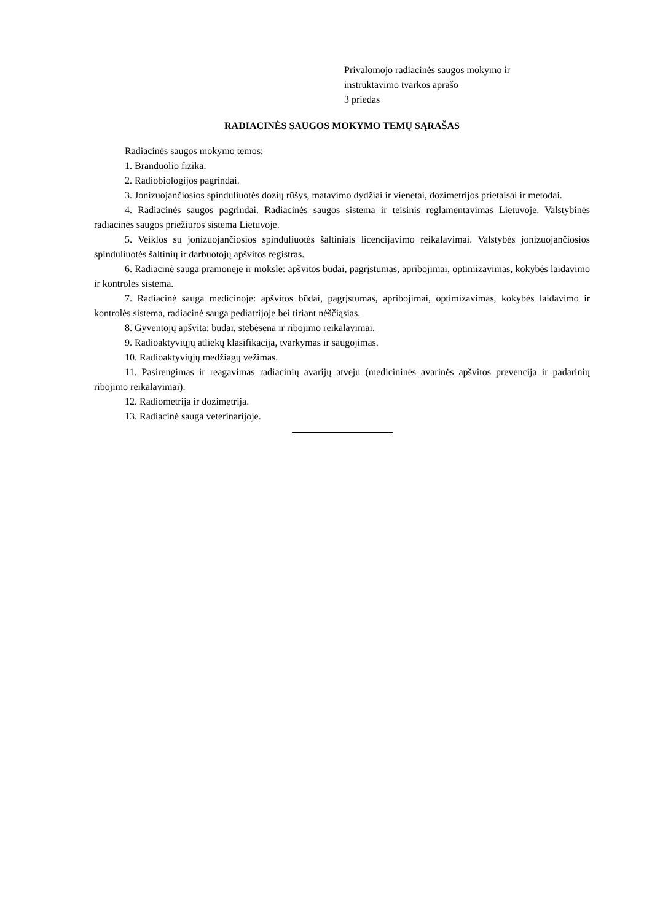Privalomojo radiacinės saugos mokymo ir
instruktavimo tvarkos aprašo
3 priedas
RADIACINĖS SAUGOS MOKYMO TEMŲ SĄRAŠAS
Radiacinės saugos mokymo temos:
1. Branduolio fizika.
2. Radiobiologijos pagrindai.
3. Jonizuojančiosios spinduliuotės dozių rūšys, matavimo dydžiai ir vienetai, dozimetrijos prietaisai ir metodai.
4. Radiacinės saugos pagrindai. Radiacinės saugos sistema ir teisinis reglamentavimas Lietuvoje. Valstybinės radiacinės saugos priežiūros sistema Lietuvoje.
5. Veiklos su jonizuojančiosios spinduliuotės šaltiniais licencijavimo reikalavimai. Valstybės jonizuojančiosios spinduliuotės šaltinių ir darbuotojų apšvitos registras.
6. Radiacinė sauga pramonėje ir moksle: apšvitos būdai, pagrįstumas, apribojimai, optimizavimas, kokybės laidavimo ir kontrolės sistema.
7. Radiacinė sauga medicinoje: apšvitos būdai, pagrįstumas, apribojimai, optimizavimas, kokybės laidavimo ir kontrolės sistema, radiacinė sauga pediatrijoje bei tiriant nėščiąsias.
8. Gyventojų apšvita: būdai, stebėsena ir ribojimo reikalavimai.
9. Radioaktyviųjų atliekų klasifikacija, tvarkymas ir saugojimas.
10. Radioaktyviųjų medžiagų vežimas.
11. Pasirengimas ir reagavimas radiacinių avarijų atveju (medicininės avarinės apšvitos prevencija ir padarinių ribojimo reikalavimai).
12. Radiometrija ir dozimetrija.
13. Radiacinė sauga veterinarijoje.